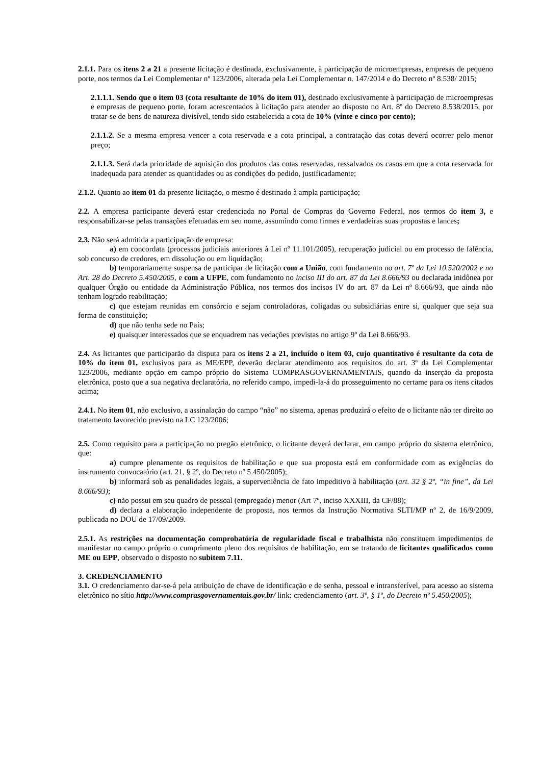2.1.1. Para os itens 2 a 21 a presente licitação é destinada, exclusivamente, à participação de microempresas, empresas de pequeno porte, nos termos da Lei Complementar nº 123/2006, alterada pela Lei Complementar n. 147/2014 e do Decreto nº 8.538/ 2015;
2.1.1.1. Sendo que o item 03 (cota resultante de 10% do item 01), destinado exclusivamente à participação de microempresas e empresas de pequeno porte, foram acrescentados à licitação para atender ao disposto no Art. 8º do Decreto 8.538/2015, por tratar-se de bens de natureza divisível, tendo sido estabelecida a cota de 10% (vinte e cinco por cento);
2.1.1.2. Se a mesma empresa vencer a cota reservada e a cota principal, a contratação das cotas deverá ocorrer pelo menor preço;
2.1.1.3. Será dada prioridade de aquisição dos produtos das cotas reservadas, ressalvados os casos em que a cota reservada for inadequada para atender as quantidades ou as condições do pedido, justificadamente;
2.1.2. Quanto ao item 01 da presente licitação, o mesmo é destinado à ampla participação;
2.2. A empresa participante deverá estar credenciada no Portal de Compras do Governo Federal, nos termos do item 3, e responsabilizar-se pelas transações efetuadas em seu nome, assumindo como firmes e verdadeiras suas propostas e lances;
2.3. Não será admitida a participação de empresa:
a) em concordata (processos judiciais anteriores à Lei nº 11.101/2005), recuperação judicial ou em processo de falência, sob concurso de credores, em dissolução ou em liquidação;
b) temporariamente suspensa de participar de licitação com a União, com fundamento no art. 7º da Lei 10.520/2002 e no Art. 28 do Decreto 5.450/2005, e com a UFPE, com fundamento no inciso III do art. 87 da Lei 8.666/93 ou declarada inidônea por qualquer Órgão ou entidade da Administração Pública, nos termos dos incisos IV do art. 87 da Lei nº 8.666/93, que ainda não tenham logrado reabilitação;
c) que estejam reunidas em consórcio e sejam controladoras, coligadas ou subsidiárias entre si, qualquer que seja sua forma de constituição;
d) que não tenha sede no País;
e) quaisquer interessados que se enquadrem nas vedações previstas no artigo 9º da Lei 8.666/93.
2.4. As licitantes que participarão da disputa para os itens 2 a 21, incluído o item 03, cujo quantitativo é resultante da cota de 10% do item 01, exclusivos para as ME/EPP, deverão declarar atendimento aos requisitos do art. 3º da Lei Complementar 123/2006, mediante opção em campo próprio do Sistema COMPRASGOVERNAMENTAIS, quando da inserção da proposta eletrônica, posto que a sua negativa declaratória, no referido campo, impedi-la-á do prosseguimento no certame para os itens citados acima;
2.4.1. No item 01, não exclusivo, a assinalação do campo “não” no sistema, apenas produzirá o efeito de o licitante não ter direito ao tratamento favorecido previsto na LC 123/2006;
2.5. Como requisito para a participação no pregão eletrônico, o licitante deverá declarar, em campo próprio do sistema eletrônico, que:
a) cumpre plenamente os requisitos de habilitação e que sua proposta está em conformidade com as exigências do instrumento convocatório (art. 21, § 2º, do Decreto nº 5.450/2005);
b) informará sob as penalidades legais, a superveniência de fato impeditivo à habilitação (art. 32 § 2º, “in fine”, da Lei 8.666/93);
c) não possui em seu quadro de pessoal (empregado) menor (Art 7º, inciso XXXIII, da CF/88);
d) declara a elaboração independente de proposta, nos termos da Instrução Normativa SLTI/MP nº 2, de 16/9/2009, publicada no DOU de 17/09/2009.
2.5.1. As restrições na documentação comprobatória de regularidade fiscal e trabalhista não constituem impedimentos de manifestar no campo próprio o cumprimento pleno dos requisitos de habilitação, em se tratando de licitantes qualificados como ME ou EPP, observado o disposto no subitem 7.11.
3. CREDENCIAMENTO
3.1. O credenciamento dar-se-á pela atribuição de chave de identificação e de senha, pessoal e intransferível, para acesso ao sistema eletrônico no sítio http://www.comprasgovernamentais.gov.br/ link: credenciamento (art. 3º, § 1º, do Decreto nº 5.450/2005);